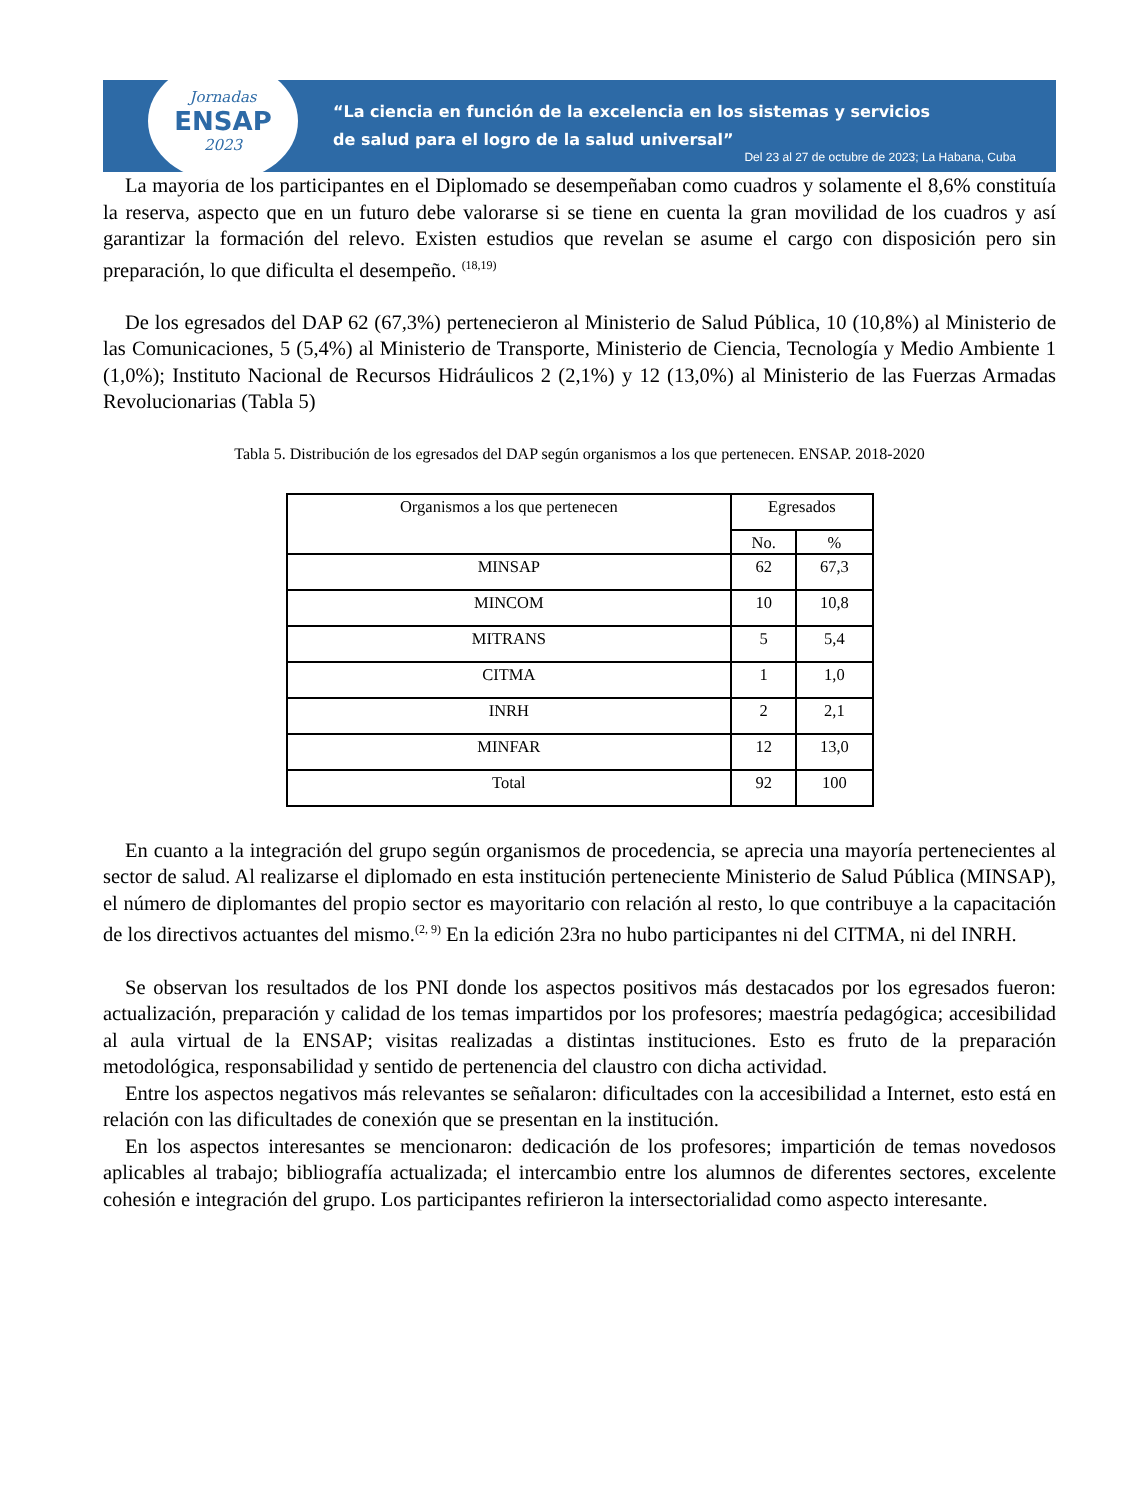Jornadas
ENSAP
2023
“La ciencia en función de la excelencia en los sistemas y servicios
de salud para el logro de la salud universal”
Del 23 al 27 de octubre de 2023; La Habana, Cuba
La mayoría de los participantes en el Diplomado se desempeñaban como cuadros y solamente el 8,6% constituía la reserva, aspecto que en un futuro debe valorarse si se tiene en cuenta la gran movilidad de los cuadros y así garantizar la formación del relevo. Existen estudios que revelan se asume el cargo con disposición pero sin preparación, lo que dificulta el desempeño. <sup>(18,19)</sup>
De los egresados del DAP 62 (67,3%) pertenecieron al Ministerio de Salud Pública, 10 (10,8%) al Ministerio de las Comunicaciones, 5 (5,4%) al Ministerio de Transporte, Ministerio de Ciencia, Tecnología y Medio Ambiente 1 (1,0%); Instituto Nacional de Recursos Hidráulicos 2 (2,1%) y 12 (13,0%) al Ministerio de las Fuerzas Armadas Revolucionarias (Tabla 5)
Tabla 5. Distribución de los egresados del DAP según organismos a los que pertenecen. ENSAP. 2018-2020
| Organismos a los que pertenecen | Egresados | |
| --- | --- | --- |
| | No. | % |
| MINSAP | 62 | 67,3 |
| MINCOM | 10 | 10,8 |
| MITRANS | 5 | 5,4 |
| CITMA | 1 | 1,0 |
| INRH | 2 | 2,1 |
| MINFAR | 12 | 13,0 |
| Total | 92 | 100 |
En cuanto a la integración del grupo según organismos de procedencia, se aprecia una mayoría pertenecientes al sector de salud. Al realizarse el diplomado en esta institución perteneciente Ministerio de Salud Pública (MINSAP), el número de diplomantes del propio sector es mayoritario con relación al resto, lo que contribuye a la capacitación de los directivos actuantes del mismo.<sup>(2, 9)</sup> En la edición 23ra no hubo participantes ni del CITMA, ni del INRH.
Se observan los resultados de los PNI donde los aspectos positivos más destacados por los egresados fueron: actualización, preparación y calidad de los temas impartidos por los profesores; maestría pedagógica; accesibilidad al aula virtual de la ENSAP; visitas realizadas a distintas instituciones. Esto es fruto de la preparación metodológica, responsabilidad y sentido de pertenencia del claustro con dicha actividad.
Entre los aspectos negativos más relevantes se señalaron: dificultades con la accesibilidad a Internet, esto está en relación con las dificultades de conexión que se presentan en la institución.
En los aspectos interesantes se mencionaron: dedicación de los profesores; impartición de temas novedosos aplicables al trabajo; bibliografía actualizada; el intercambio entre los alumnos de diferentes sectores, excelente cohesión e integración del grupo. Los participantes refirieron la intersectorialidad como aspecto interesante.